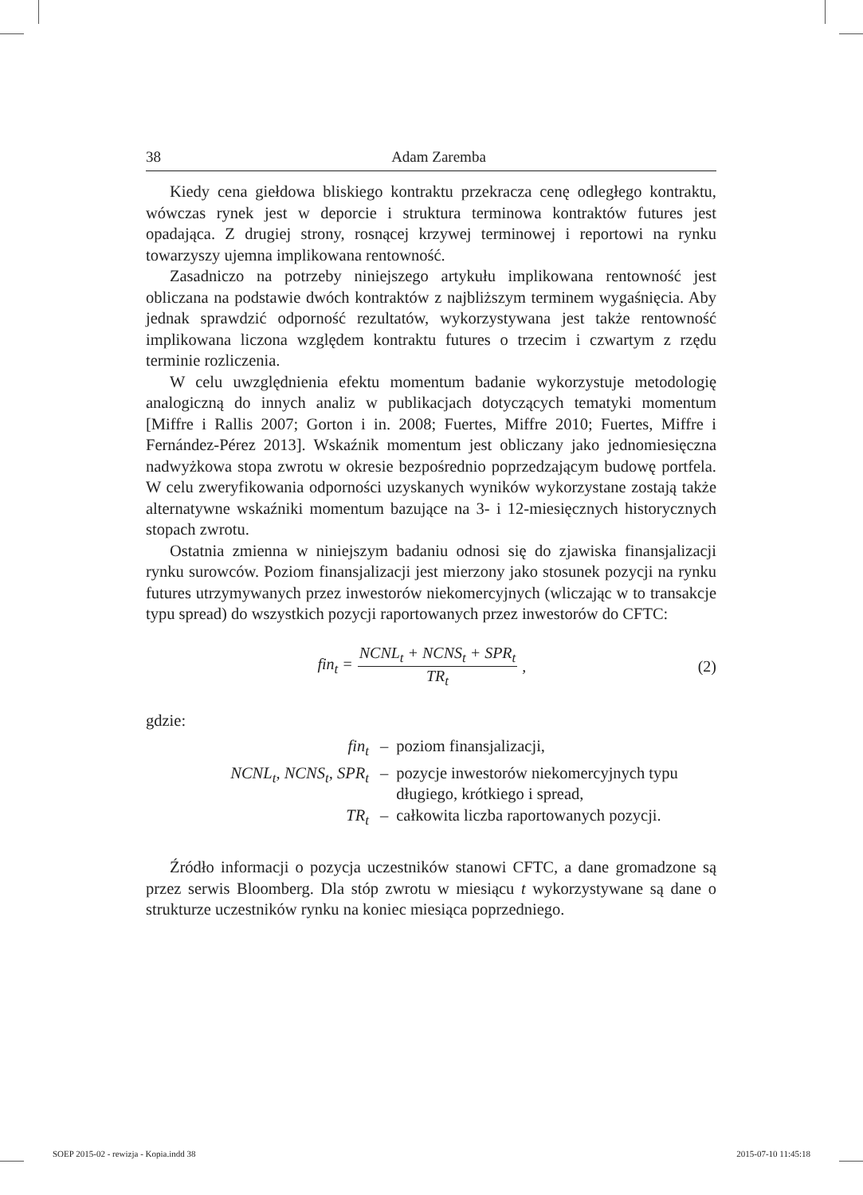38 Adam Zaremba
Kiedy cena giełdowa bliskiego kontraktu przekracza cenę odległego kontraktu, wówczas rynek jest w deporcie i struktura terminowa kontraktów futures jest opadająca. Z drugiej strony, rosnącej krzywej terminowej i reportowi na rynku towarzyszy ujemna implikowana rentowność.
Zasadniczo na potrzeby niniejszego artykułu implikowana rentowność jest obliczana na podstawie dwóch kontraktów z najbliższym terminem wygaśnięcia. Aby jednak sprawdzić odporność rezultatów, wykorzystywana jest także rentowność implikowana liczona względem kontraktu futures o trzecim i czwartym z rzędu terminie rozliczenia.
W celu uwzględnienia efektu momentum badanie wykorzystuje metodologię analogiczną do innych analiz w publikacjach dotyczących tematyki momentum [Miffre i Rallis 2007; Gorton i in. 2008; Fuertes, Miffre 2010; Fuertes, Miffre i Fernández-Pérez 2013]. Wskaźnik momentum jest obliczany jako jednomiesięczna nadwyżkowa stopa zwrotu w okresie bezpośrednio poprzedzającym budowę portfela. W celu zweryfikowania odporności uzyskanych wyników wykorzystane zostają także alternatywne wskaźniki momentum bazujące na 3- i 12-miesięcznych historycznych stopach zwrotu.
Ostatnia zmienna w niniejszym badaniu odnosi się do zjawiska finansjalizacji rynku surowców. Poziom finansjalizacji jest mierzony jako stosunek pozycji na rynku futures utrzymywanych przez inwestorów niekomercyjnych (wliczając w to transakcje typu spread) do wszystkich pozycji raportowanych przez inwestorów do CFTC:
fin<sub>t</sub> = NCNL<sub>t</sub> + NCNS<sub>t</sub> + SPR<sub>t</sub> TR<sub>t</sub>,
(2)
gdzie:
| fin<sub>t</sub> | – | poziom finansjalizacji, |
| NCNL<sub>t</sub>, NCNS<sub>t</sub>, SPR<sub>t</sub> | – | pozycje inwestorów niekomercyjnych typu długiego, krótkiego i spread, |
| TR<sub>t</sub> | – | całkowita liczba raportowanych pozycji. |
Źródło informacji o pozycja uczestników stanowi CFTC, a dane gromadzone są przez serwis Bloomberg. Dla stóp zwrotu w miesiącu t wykorzystywane są dane o strukturze uczestników rynku na koniec miesiąca poprzedniego.
SOEP 2015-02 - rewizja - Kopia.indd 38
2015-07-10 11:45:18